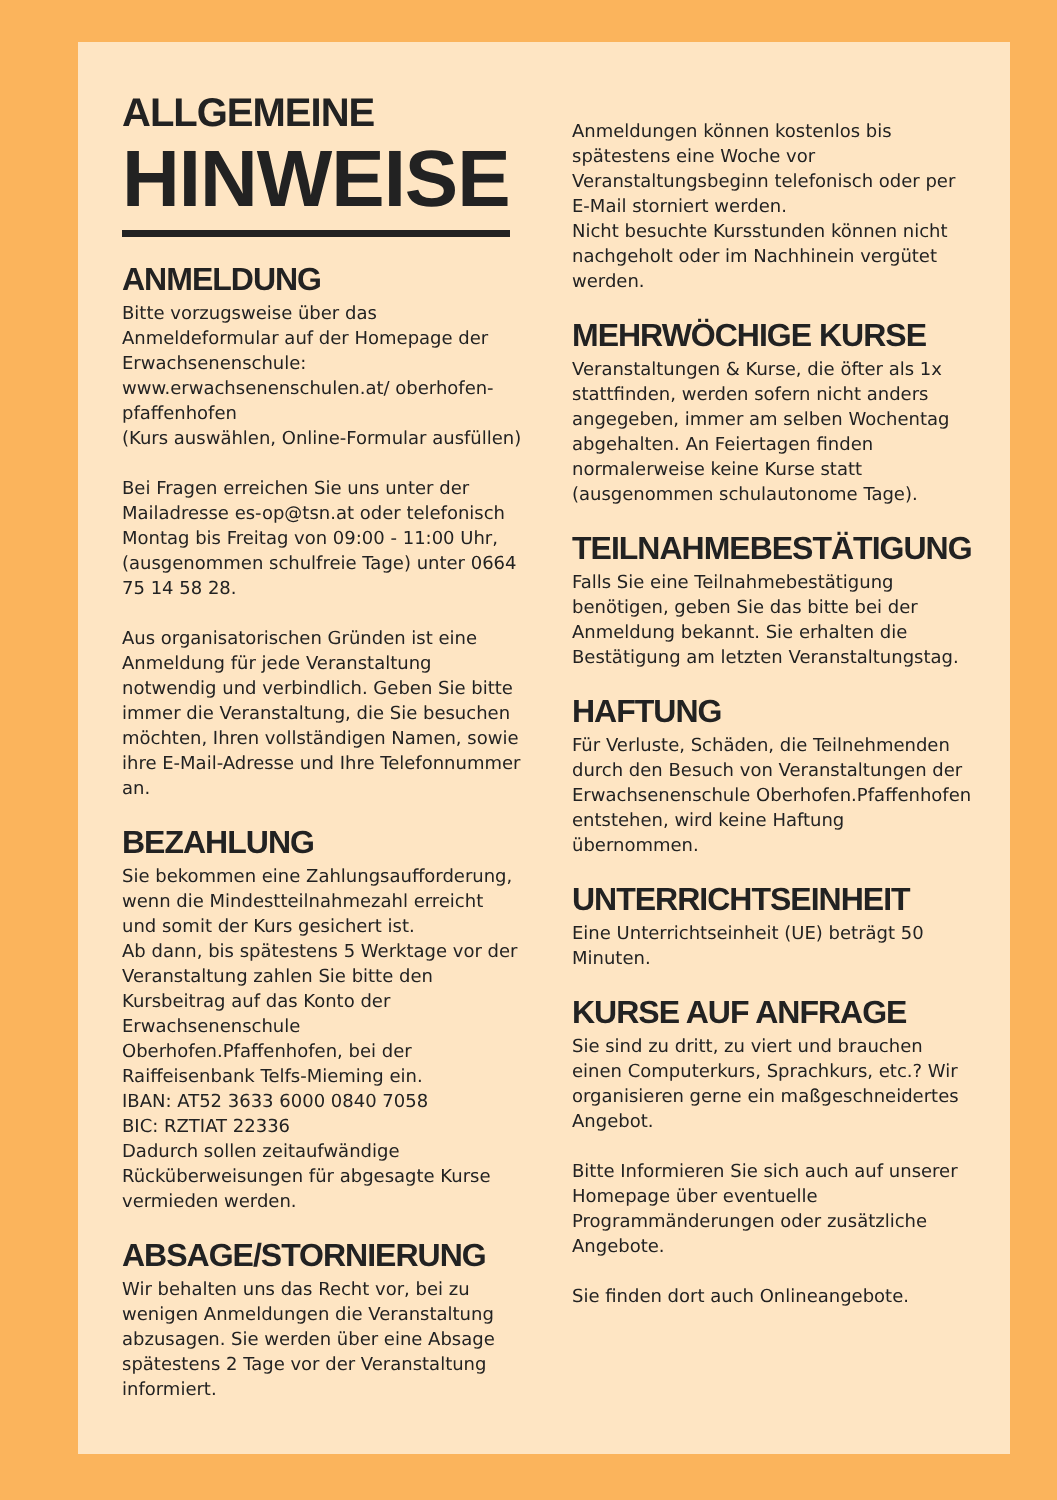ALLGEMEINE
HINWEISE
ANMELDUNG
Bitte vorzugsweise über das Anmeldeformular auf der Homepage der Erwachsenenschule: www.erwachsenenschulen.at/ oberhofen-pfaffenhofen
(Kurs auswählen, Online-Formular ausfüllen)
Bei Fragen erreichen Sie uns unter der Mailadresse es-op@tsn.at oder telefonisch Montag bis Freitag von 09:00 - 11:00 Uhr, (ausgenommen schulfreie Tage) unter 0664 75 14 58 28.
Aus organisatorischen Gründen ist eine Anmeldung für jede Veranstaltung notwendig und verbindlich. Geben Sie bitte immer die Veranstaltung, die Sie besuchen möchten, Ihren vollständigen Namen, sowie ihre E-Mail-Adresse und Ihre Telefonnummer an.
BEZAHLUNG
Sie bekommen eine Zahlungsaufforderung, wenn die Mindestteilnahmezahl erreicht und somit der Kurs gesichert ist.
Ab dann, bis spätestens 5 Werktage vor der Veranstaltung zahlen Sie bitte den Kursbeitrag auf das Konto der Erwachsenenschule Oberhofen.Pfaffenhofen, bei der Raiffeisenbank Telfs-Mieming ein.
IBAN: AT52 3633 6000 0840 7058
BIC: RZTIAT 22336
Dadurch sollen zeitaufwändige Rücküberweisungen für abgesagte Kurse vermieden werden.
ABSAGE/STORNIERUNG
Wir behalten uns das Recht vor, bei zu wenigen Anmeldungen die Veranstaltung abzusagen. Sie werden über eine Absage spätestens 2 Tage vor der Veranstaltung informiert.
Anmeldungen können kostenlos bis spätestens eine Woche vor Veranstaltungsbeginn telefonisch oder per E-Mail storniert werden.
Nicht besuchte Kursstunden können nicht nachgeholt oder im Nachhinein vergütet werden.
MEHRWÖCHIGE KURSE
Veranstaltungen & Kurse, die öfter als 1x stattfinden, werden sofern nicht anders angegeben, immer am selben Wochentag abgehalten. An Feiertagen finden normalerweise keine Kurse statt (ausgenommen schulautonome Tage).
TEILNAHMEBESTÄTIGUNG
Falls Sie eine Teilnahmebestätigung benötigen, geben Sie das bitte bei der Anmeldung bekannt. Sie erhalten die Bestätigung am letzten Veranstaltungstag.
HAFTUNG
Für Verluste, Schäden, die Teilnehmenden durch den Besuch von Veranstaltungen der Erwachsenenschule Oberhofen.Pfaffenhofen entstehen, wird keine Haftung übernommen.
UNTERRICHTSEINHEIT
Eine Unterrichtseinheit (UE) beträgt 50 Minuten.
KURSE AUF ANFRAGE
Sie sind zu dritt, zu viert und brauchen einen Computerkurs, Sprachkurs, etc.? Wir organisieren gerne ein maßgeschneidertes Angebot.
Bitte Informieren Sie sich auch auf unserer Homepage über eventuelle Programmänderungen oder zusätzliche Angebote.
Sie finden dort auch Onlineangebote.